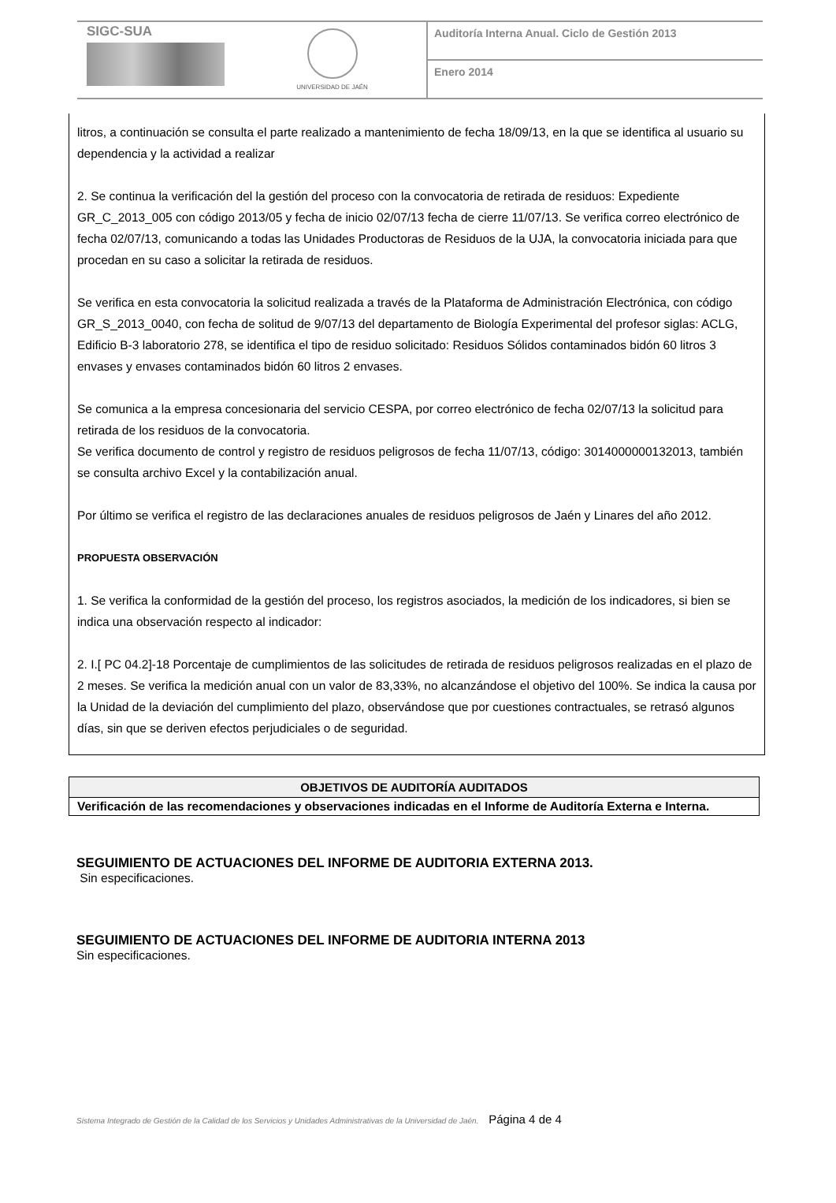SIGC-SUA
UNIVERSIDAD DE JAÉN
Auditoría Interna Anual. Ciclo de Gestión 2013
Enero 2014
litros, a continuación se consulta el parte realizado a mantenimiento de fecha 18/09/13, en la que se identifica al usuario su dependencia y la actividad a realizar
2. Se continua la verificación del la gestión del proceso con la convocatoria de retirada de residuos: Expediente GR_C_2013_005 con código 2013/05 y fecha de inicio 02/07/13 fecha de cierre 11/07/13. Se verifica correo electrónico de fecha 02/07/13, comunicando a todas las Unidades Productoras de Residuos de la UJA, la convocatoria iniciada para que procedan en su caso a solicitar la retirada de residuos.
Se verifica en esta convocatoria la solicitud realizada a través de la Plataforma de Administración Electrónica, con código GR_S_2013_0040, con fecha de solitud de 9/07/13 del departamento de Biología Experimental del profesor siglas: ACLG, Edificio B-3 laboratorio 278, se identifica el tipo de residuo solicitado: Residuos Sólidos contaminados bidón 60 litros 3 envases y envases contaminados bidón 60 litros 2 envases.
Se comunica a la empresa concesionaria del servicio CESPA, por correo electrónico de fecha 02/07/13 la solicitud para retirada de los residuos de la convocatoria.
Se verifica documento de control y registro de residuos peligrosos de fecha 11/07/13, código: 3014000000132013, también se consulta archivo Excel y la contabilización anual.
Por último se verifica el registro de las declaraciones anuales de residuos peligrosos de Jaén y Linares del año 2012.
PROPUESTA OBSERVACIÓN
1. Se verifica la conformidad de la gestión del proceso, los registros asociados, la medición de los indicadores, si bien se indica una observación respecto al indicador:
2. I.[ PC 04.2]-18 Porcentaje de cumplimientos de las solicitudes de retirada de residuos peligrosos realizadas en el plazo de 2 meses. Se verifica la medición anual con un valor de 83,33%, no alcanzándose el objetivo del 100%. Se indica la causa por la Unidad de la deviación del cumplimiento del plazo, observándose que por cuestiones contractuales, se retrasó algunos días, sin que se deriven efectos perjudiciales o de seguridad.
| OBJETIVOS DE AUDITORÍA AUDITADOS |
| --- |
| Verificación de las recomendaciones y observaciones indicadas en el Informe de Auditoría Externa e Interna. |
SEGUIMIENTO DE ACTUACIONES DEL INFORME DE AUDITORIA EXTERNA 2013.
Sin especificaciones.
SEGUIMIENTO DE ACTUACIONES DEL INFORME DE AUDITORIA INTERNA 2013
Sin especificaciones.
Sistema Integrado de Gestión de la Calidad de los Servicios y Unidades Administrativas de la Universidad de Jaén. Página 4 de 4